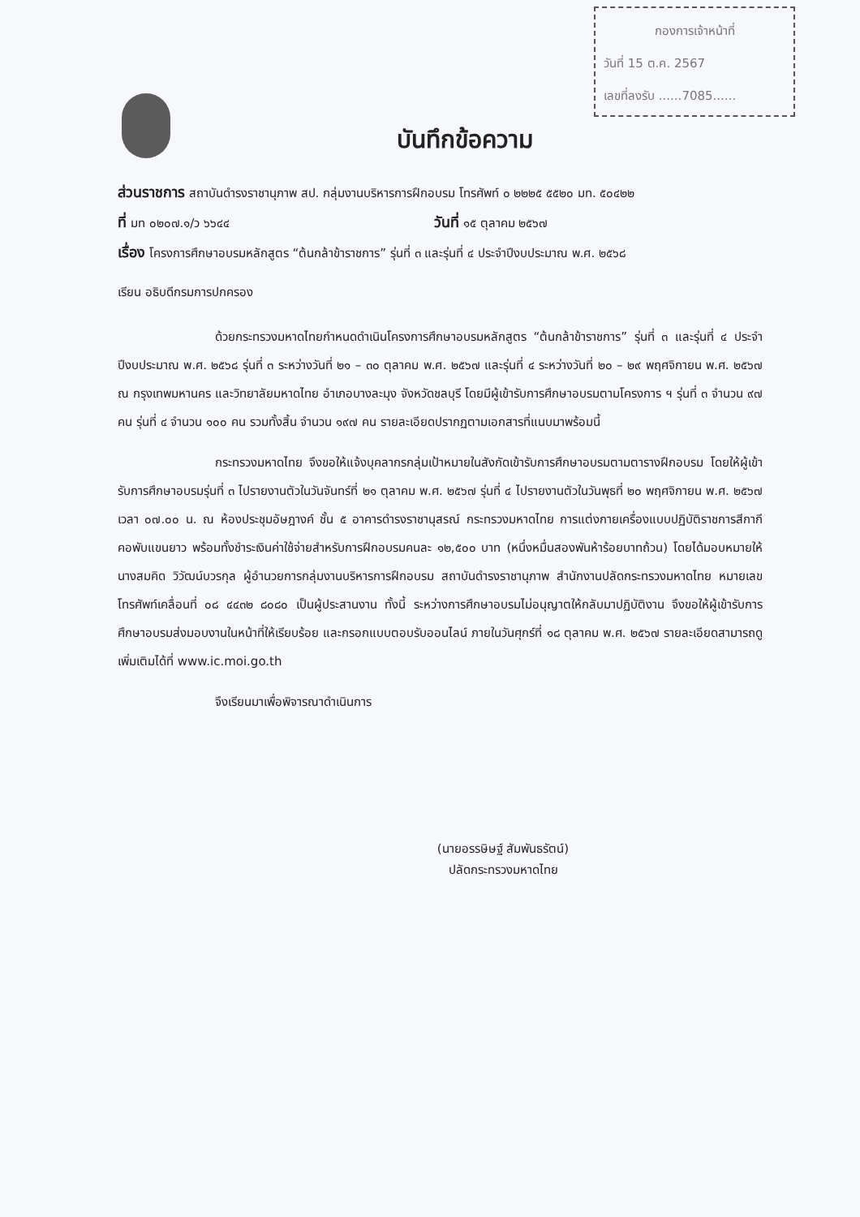กองการเจ้าหน้าที่
วันที่ 15 ต.ค. 2567
เลขที่ลงรับ ......7085......
บันทึกข้อความ
ส่วนราชการ สถาบันดำรงราชานุภาพ สป. กลุ่มงานบริหารการฝึกอบรม โทรศัพท์ ๐ ๒๒๒๕ ๕๕๒๐ มท. ๕๐๔๒๒
ที่ มท ๐๒๐๗.๑/ว ๖๖๔๔ วันที่ ๑๕ ตุลาคม ๒๕๖๗
เรื่อง โครงการศึกษาอบรมหลักสูตร “ต้นกล้าข้าราชการ” รุ่นที่ ๓ และรุ่นที่ ๔ ประจำปีงบประมาณ พ.ศ. ๒๕๖๘
เรียน อธิบดีกรมการปกครอง
ด้วยกระทรวงมหาดไทยกำหนดดำเนินโครงการศึกษาอบรมหลักสูตร “ต้นกล้าข้าราชการ” รุ่นที่ ๓ และรุ่นที่ ๔ ประจำปีงบประมาณ พ.ศ. ๒๕๖๘ รุ่นที่ ๓ ระหว่างวันที่ ๒๑ – ๓๐ ตุลาคม พ.ศ. ๒๕๖๗ และรุ่นที่ ๔ ระหว่างวันที่ ๒๐ – ๒๙ พฤศจิกายน พ.ศ. ๒๕๖๗ ณ กรุงเทพมหานคร และวิทยาลัยมหาดไทย อำเภอบางละมุง จังหวัดชลบุรี โดยมีผู้เข้ารับการศึกษาอบรมตามโครงการ ฯ รุ่นที่ ๓ จำนวน ๙๗ คน รุ่นที่ ๔ จำนวน ๑๐๐ คน รวมทั้งสิ้น จำนวน ๑๙๗ คน รายละเอียดปรากฏตามเอกสารที่แนบมาพร้อมนี้
กระทรวงมหาดไทย จึงขอให้แจ้งบุคลากรกลุ่มเป้าหมายในสังกัดเข้ารับการศึกษาอบรมตามตารางฝึกอบรม โดยให้ผู้เข้ารับการศึกษาอบรมรุ่นที่ ๓ ไปรายงานตัวในวันจันทร์ที่ ๒๑ ตุลาคม พ.ศ. ๒๕๖๗ รุ่นที่ ๔ ไปรายงานตัวในวันพุธที่ ๒๐ พฤศจิกายน พ.ศ. ๒๕๖๗ เวลา ๐๗.๐๐ น. ณ ห้องประชุมอัษฎางค์ ชั้น ๕ อาคารดำรงราชานุสรณ์ กระทรวงมหาดไทย การแต่งกายเครื่องแบบปฏิบัติราชการสีกากีคอพับแขนยาว พร้อมทั้งชำระเงินค่าใช้จ่ายสำหรับการฝึกอบรมคนละ ๑๒,๕๐๐ บาท (หนึ่งหมื่นสองพันห้าร้อยบาทถ้วน) โดยได้มอบหมายให้นางสมคิด วิวัฒน์บวรกุล ผู้อำนวยการกลุ่มงานบริหารการฝึกอบรม สถาบันดำรงราชานุภาพ สำนักงานปลัดกระทรวงมหาดไทย หมายเลขโทรศัพท์เคลื่อนที่ ๐๘ ๔๔๓๒ ๘๐๘๐ เป็นผู้ประสานงาน ทั้งนี้ ระหว่างการศึกษาอบรมไม่อนุญาตให้กลับมาปฏิบัติงาน จึงขอให้ผู้เข้ารับการศึกษาอบรมส่งมอบงานในหน้าที่ให้เรียบร้อย และกรอกแบบตอบรับออนไลน์ ภายในวันศุกร์ที่ ๑๘ ตุลาคม พ.ศ. ๒๕๖๗ รายละเอียดสามารถดูเพิ่มเติมได้ที่ www.ic.moi.go.th
จึงเรียนมาเพื่อพิจารณาดำเนินการ
(นายอรรษิษฐ์ สัมพันธรัตน์)
ปลัดกระทรวงมหาดไทย